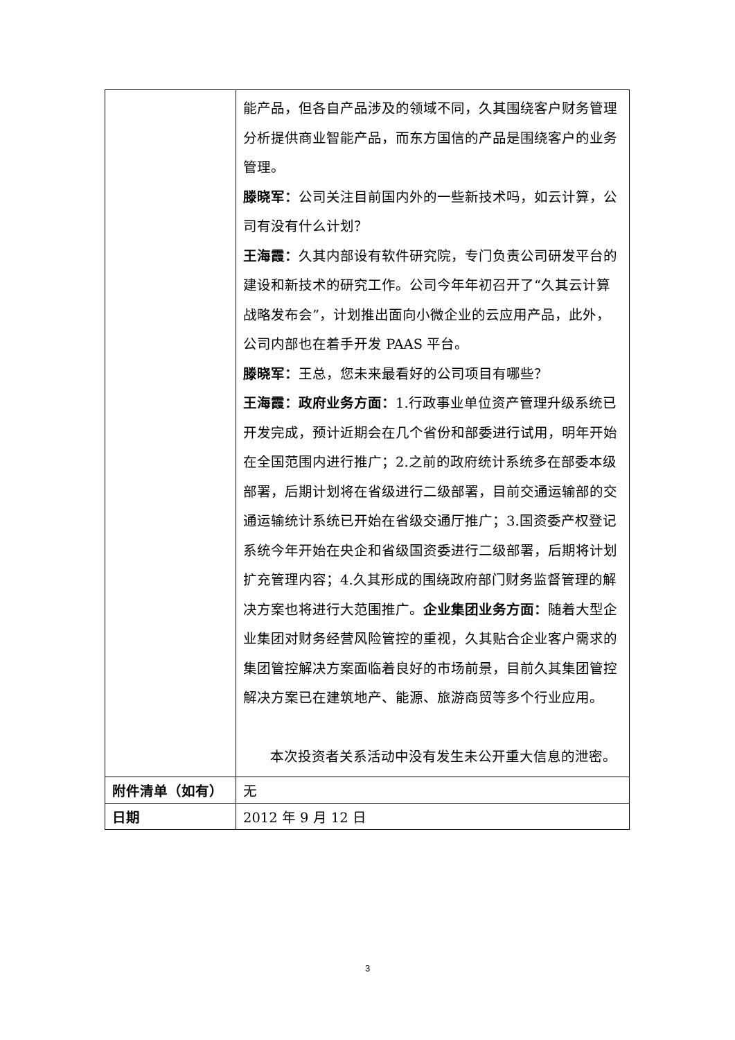| | 能产品，但各自产品涉及的领域不同，久其围绕客户财务管理分析提供商业智能产品，而东方国信的产品是围绕客户的业务管理。 滕晓军： 公司关注目前国内外的一些新技术吗，如云计算，公司有没有什么计划？ 王海霞： 久其内部设有软件研究院，专门负责公司研发平台的建设和新技术的研究工作。公司今年年初召开了“久其云计算战略发布会”，计划推出面向小微企业的云应用产品，此外，公司内部也在着手开发 PAAS 平台。 滕晓军： 王总，您未来最看好的公司项目有哪些？ 王海霞：政府业务方面： 1.行政事业单位资产管理升级系统已开发完成，预计近期会在几个省份和部委进行试用，明年开始在全国范围内进行推广；2.之前的政府统计系统多在部委本级部署，后期计划将在省级进行二级部署，目前交通运输部的交通运输统计系统已开始在省级交通厅推广；3.国资委产权登记系统今年开始在央企和省级国资委进行二级部署，后期将计划扩充管理内容；4.久其形成的围绕政府部门财务监督管理的解决方案也将进行大范围推广。 企业集团业务方面： 随着大型企业集团对财务经营风险管控的重视，久其贴合企业客户需求的集团管控解决方案面临着良好的市场前景，目前久其集团管控解决方案已在建筑地产、能源、旅游商贸等多个行业应用。 本次投资者关系活动中没有发生未公开重大信息的泄密。 |
| 附件清单（如有） | 无 |
| 日期 | 2012 年 9 月 12 日 |
3